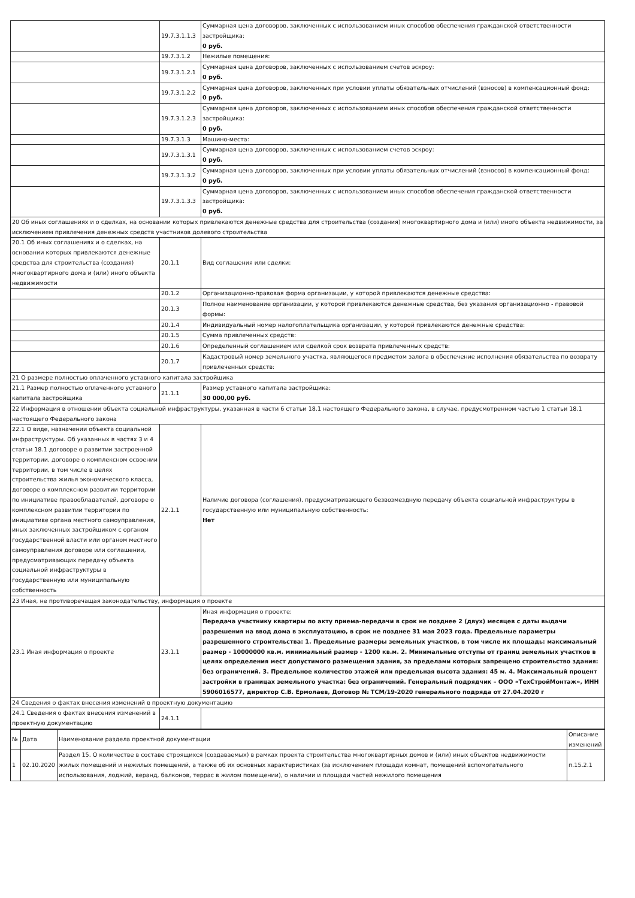| | 19.7.3.1.1.3 | Суммарная цена договоров, заключенных с использованием иных способов обеспечения гражданской ответственности застройщика: 0 руб. |
| | 19.7.3.1.2 | Нежилые помещения: |
| | 19.7.3.1.2.1 | Суммарная цена договоров, заключенных с использованием счетов эскроу: 0 руб. |
| | 19.7.3.1.2.2 | Суммарная цена договоров, заключенных при условии уплаты обязательных отчислений (взносов) в компенсационный фонд: 0 руб. |
| | 19.7.3.1.2.3 | Суммарная цена договоров, заключенных с использованием иных способов обеспечения гражданской ответственности застройщика: 0 руб. |
| | 19.7.3.1.3 | Машино-места: |
| | 19.7.3.1.3.1 | Суммарная цена договоров, заключенных с использованием счетов эскроу: 0 руб. |
| | 19.7.3.1.3.2 | Суммарная цена договоров, заключенных при условии уплаты обязательных отчислений (взносов) в компенсационный фонд: 0 руб. |
| | 19.7.3.1.3.3 | Суммарная цена договоров, заключенных с использованием иных способов обеспечения гражданской ответственности застройщика: 0 руб. |
| 20 Об иных соглашениях и о сделках, на основании которых привлекаются денежные средства для строительства (создания) многоквартирного дома и (или) иного объекта недвижимости, за исключением привлечения денежных средств участников долевого строительства | | |
| 20.1 Об иных соглашениях и о сделках, на основании которых привлекаются денежные средства для строительства (создания) многоквартирного дома и (или) иного объекта недвижимости | 20.1.1 | Вид соглашения или сделки: |
| | 20.1.2 | Организационно-правовая форма организации, у которой привлекаются денежные средства: |
| | 20.1.3 | Полное наименование организации, у которой привлекаются денежные средства, без указания организационно - правовой формы: |
| | 20.1.4 | Индивидуальный номер налогоплательщика организации, у которой привлекаются денежные средства: |
| | 20.1.5 | Сумма привлеченных средств: |
| | 20.1.6 | Определенный соглашением или сделкой срок возврата привлеченных средств: |
| | 20.1.7 | Кадастровый номер земельного участка, являющегося предметом залога в обеспечение исполнения обязательства по возврату привлеченных средств: |
| 21 О размере полностью оплаченного уставного капитала застройщика | | |
| 21.1 Размер полностью оплаченного уставного капитала застройщика | 21.1.1 | Размер уставного капитала застройщика: 30 000,00 руб. |
| 22 Информация в отношении объекта социальной инфраструктуры, указанная в части 6 статьи 18.1 настоящего Федерального закона, в случае, предусмотренном частью 1 статьи 18.1 настоящего Федерального закона | | |
| 22.1 О виде, назначении объекта социальной инфраструктуры. Об указанных в частях 3 и 4 статьи 18.1 договоре о развитии застроенной территории, договоре о комплексном освоении территории, в том числе в целях строительства жилья экономического класса, договоре о комплексном развитии территории по инициативе правообладателей, договоре о комплексном развитии территории по инициативе органа местного самоуправления, иных заключенных застройщиком с органом государственной власти или органом местного самоуправления договоре или соглашении, предусматривающих передачу объекта социальной инфраструктуры в государственную или муниципальную собственность | 22.1.1 | Наличие договора (соглашения), предусматривающего безвозмездную передачу объекта социальной инфраструктуры в государственную или муниципальную собственность: Нет |
| 23 Иная, не противоречащая законодательству, информация о проекте | | |
| 23.1 Иная информация о проекте | 23.1.1 | Иная информация о проекте: Передача участнику квартиры по акту приема-передачи в срок не позднее 2 (двух) месяцев с даты выдачи разрешения на ввод дома в эксплуатацию, в срок не позднее 31 мая 2023 года. Предельные параметры разрешенного строительства: 1. Предельные размеры земельных участков, в том числе их площадь: максимальный размер - 10000000 кв.м. минимальный размер - 1200 кв.м. 2. Минимальные отступы от границ земельных участков в целях определения мест допустимого размещения здания, за пределами которых запрещено строительство здания: без ограничений. 3. Предельное количество этажей или предельная высота здания: 45 м. 4. Максимальный процент застройки в границах земельного участка: без ограничений. Генеральный подрядчик – ООО «ТехСтройМонтаж», ИНН 5906016577, директор С.В. Ермолаев, Договор № ТСМ/19-2020 генерального подряда от 27.04.2020 г |
| 24 Сведения о фактах внесения изменений в проектную документацию | | |
| 24.1 Сведения о фактах внесения изменений в проектную документацию | 24.1.1 | |
| № | Дата | Наименование раздела проектной документации | Описание изменений |
| --- | --- | --- | --- |
| 1 | 02.10.2020 | Раздел 15. О количестве в составе строящихся (создаваемых) в рамках проекта строительства многоквартирных домов и (или) иных объектов недвижимости жилых помещений и нежилых помещений, а также об их основных характеристиках (за исключением площади комнат, помещений вспомогательного использования, лоджий, веранд, балконов, террас в жилом помещении), о наличии и площади частей нежилого помещения | п.15.2.1 |